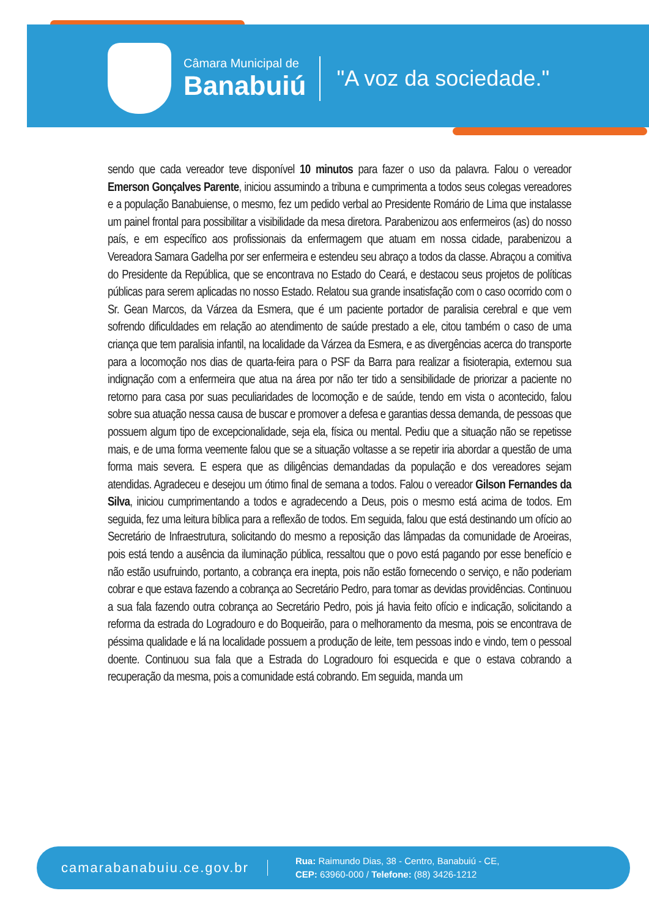Câmara Municipal de
Banabuiú
"A voz da sociedade."
sendo que cada vereador teve disponível 10 minutos para fazer o uso da palavra. Falou o vereador Emerson Gonçalves Parente, iniciou assumindo a tribuna e cumprimenta a todos seus colegas vereadores e a população Banabuiense, o mesmo, fez um pedido verbal ao Presidente Romário de Lima que instalasse um painel frontal para possibilitar a visibilidade da mesa diretora. Parabenizou aos enfermeiros (as) do nosso país, e em específico aos profissionais da enfermagem que atuam em nossa cidade, parabenizou a Vereadora Samara Gadelha por ser enfermeira e estendeu seu abraço a todos da classe. Abraçou a comitiva do Presidente da República, que se encontrava no Estado do Ceará, e destacou seus projetos de políticas públicas para serem aplicadas no nosso Estado. Relatou sua grande insatisfação com o caso ocorrido com o Sr. Gean Marcos, da Várzea da Esmera, que é um paciente portador de paralisia cerebral e que vem sofrendo dificuldades em relação ao atendimento de saúde prestado a ele, citou também o caso de uma criança que tem paralisia infantil, na localidade da Várzea da Esmera, e as divergências acerca do transporte para a locomoção nos dias de quarta-feira para o PSF da Barra para realizar a fisioterapia, externou sua indignação com a enfermeira que atua na área por não ter tido a sensibilidade de priorizar a paciente no retorno para casa por suas peculiaridades de locomoção e de saúde, tendo em vista o acontecido, falou sobre sua atuação nessa causa de buscar e promover a defesa e garantias dessa demanda, de pessoas que possuem algum tipo de excepcionalidade, seja ela, física ou mental. Pediu que a situação não se repetisse mais, e de uma forma veemente falou que se a situação voltasse a se repetir iria abordar a questão de uma forma mais severa. E espera que as diligências demandadas da população e dos vereadores sejam atendidas. Agradeceu e desejou um ótimo final de semana a todos. Falou o vereador Gilson Fernandes da Silva, iniciou cumprimentando a todos e agradecendo a Deus, pois o mesmo está acima de todos. Em seguida, fez uma leitura bíblica para a reflexão de todos. Em seguida, falou que está destinando um ofício ao Secretário de Infraestrutura, solicitando do mesmo a reposição das lâmpadas da comunidade de Aroeiras, pois está tendo a ausência da iluminação pública, ressaltou que o povo está pagando por esse benefício e não estão usufruindo, portanto, a cobrança era inepta, pois não estão fornecendo o serviço, e não poderiam cobrar e que estava fazendo a cobrança ao Secretário Pedro, para tomar as devidas providências. Continuou a sua fala fazendo outra cobrança ao Secretário Pedro, pois já havia feito ofício e indicação, solicitando a reforma da estrada do Logradouro e do Boqueirão, para o melhoramento da mesma, pois se encontrava de péssima qualidade e lá na localidade possuem a produção de leite, tem pessoas indo e vindo, tem o pessoal doente. Continuou sua fala que a Estrada do Logradouro foi esquecida e que o estava cobrando a recuperação da mesma, pois a comunidade está cobrando. Em seguida, manda um
camarabanabuiu.ce.gov.br
Rua: Raimundo Dias, 38 - Centro, Banabuiú - CE,
CEP: 63960-000 / Telefone: (88) 3426-1212